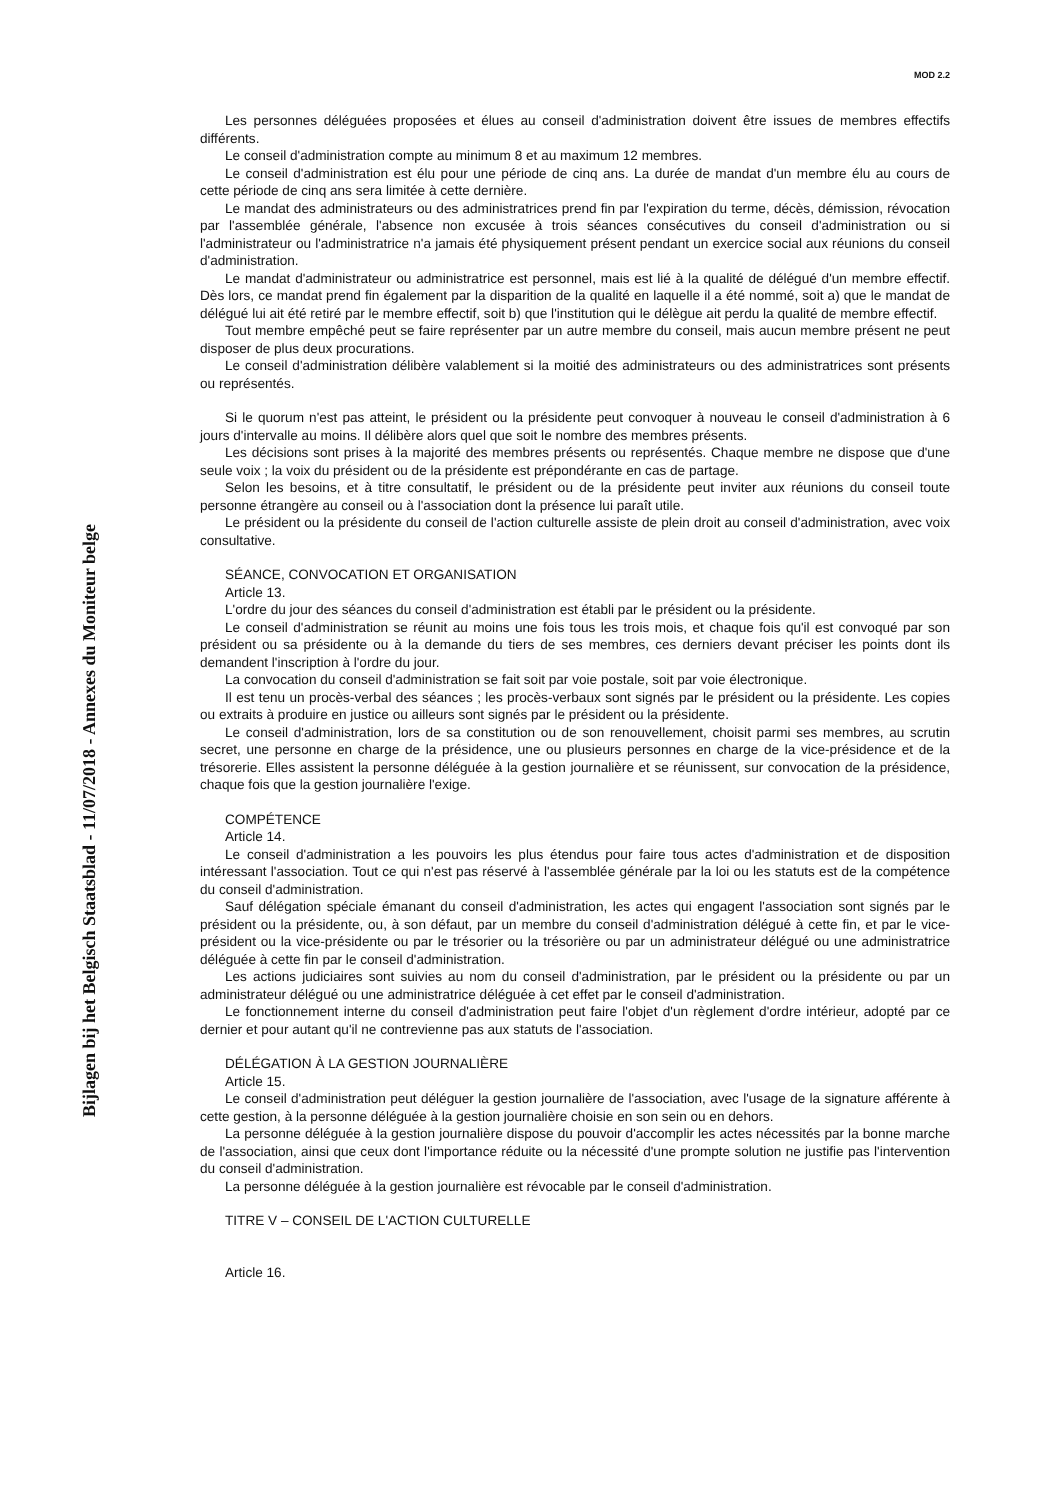MOD 2.2
Bijlagen bij het Belgisch Staatsblad - 11/07/2018 - Annexes du Moniteur belge
Les personnes déléguées proposées et élues au conseil d'administration doivent être issues de membres effectifs différents.
Le conseil d'administration compte au minimum 8 et au maximum 12 membres.
Le conseil d'administration est élu pour une période de cinq ans. La durée de mandat d'un membre élu au cours de cette période de cinq ans sera limitée à cette dernière.
Le mandat des administrateurs ou des administratrices prend fin par l'expiration du terme, décès, démission, révocation par l'assemblée générale, l'absence non excusée à trois séances consécutives du conseil d'administration ou si l'administrateur ou l'administratrice n'a jamais été physiquement présent pendant un exercice social aux réunions du conseil d'administration.
Le mandat d'administrateur ou administratrice est personnel, mais est lié à la qualité de délégué d'un membre effectif. Dès lors, ce mandat prend fin également par la disparition de la qualité en laquelle il a été nommé, soit a) que le mandat de délégué lui ait été retiré par le membre effectif, soit b) que l'institution qui le délègue ait perdu la qualité de membre effectif.
Tout membre empêché peut se faire représenter par un autre membre du conseil, mais aucun membre présent ne peut disposer de plus deux procurations.
Le conseil d'administration délibère valablement si la moitié des administrateurs ou des administratrices sont présents ou représentés.
Si le quorum n'est pas atteint, le président ou la présidente peut convoquer à nouveau le conseil d'administration à 6 jours d'intervalle au moins. Il délibère alors quel que soit le nombre des membres présents.
Les décisions sont prises à la majorité des membres présents ou représentés. Chaque membre ne dispose que d'une seule voix ; la voix du président ou de la présidente est prépondérante en cas de partage.
Selon les besoins, et à titre consultatif, le président ou de la présidente peut inviter aux réunions du conseil toute personne étrangère au conseil ou à l'association dont la présence lui paraît utile.
Le président ou la présidente du conseil de l'action culturelle assiste de plein droit au conseil d'administration, avec voix consultative.
SÉANCE, CONVOCATION ET ORGANISATION
Article 13.
L'ordre du jour des séances du conseil d'administration est établi par le président ou la présidente.
Le conseil d'administration se réunit au moins une fois tous les trois mois, et chaque fois qu'il est convoqué par son président ou sa présidente ou à la demande du tiers de ses membres, ces derniers devant préciser les points dont ils demandent l'inscription à l'ordre du jour.
La convocation du conseil d'administration se fait soit par voie postale, soit par voie électronique.
Il est tenu un procès-verbal des séances ; les procès-verbaux sont signés par le président ou la présidente. Les copies ou extraits à produire en justice ou ailleurs sont signés par le président ou la présidente.
Le conseil d'administration, lors de sa constitution ou de son renouvellement, choisit parmi ses membres, au scrutin secret, une personne en charge de la présidence, une ou plusieurs personnes en charge de la vice-présidence et de la trésorerie. Elles assistent la personne déléguée à la gestion journalière et se réunissent, sur convocation de la présidence, chaque fois que la gestion journalière l'exige.
COMPÉTENCE
Article 14.
Le conseil d'administration a les pouvoirs les plus étendus pour faire tous actes d'administration et de disposition intéressant l'association. Tout ce qui n'est pas réservé à l'assemblée générale par la loi ou les statuts est de la compétence du conseil d'administration.
Sauf délégation spéciale émanant du conseil d'administration, les actes qui engagent l'association sont signés par le président ou la présidente, ou, à son défaut, par un membre du conseil d'administration délégué à cette fin, et par le vice-président ou la vice-présidente ou par le trésorier ou la trésorière ou par un administrateur délégué ou une administratrice déléguée à cette fin par le conseil d'administration.
Les actions judiciaires sont suivies au nom du conseil d'administration, par le président ou la présidente ou par un administrateur délégué ou une administratrice déléguée à cet effet par le conseil d'administration.
Le fonctionnement interne du conseil d'administration peut faire l'objet d'un règlement d'ordre intérieur, adopté par ce dernier et pour autant qu'il ne contrevienne pas aux statuts de l'association.
DÉLÉGATION À LA GESTION JOURNALIÈRE
Article 15.
Le conseil d'administration peut déléguer la gestion journalière de l'association, avec l'usage de la signature afférente à cette gestion, à la personne déléguée à la gestion journalière choisie en son sein ou en dehors.
La personne déléguée à la gestion journalière dispose du pouvoir d'accomplir les actes nécessités par la bonne marche de l'association, ainsi que ceux dont l'importance réduite ou la nécessité d'une prompte solution ne justifie pas l'intervention du conseil d'administration.
La personne déléguée à la gestion journalière est révocable par le conseil d'administration.
TITRE V – CONSEIL DE L'ACTION CULTURELLE
Article 16.